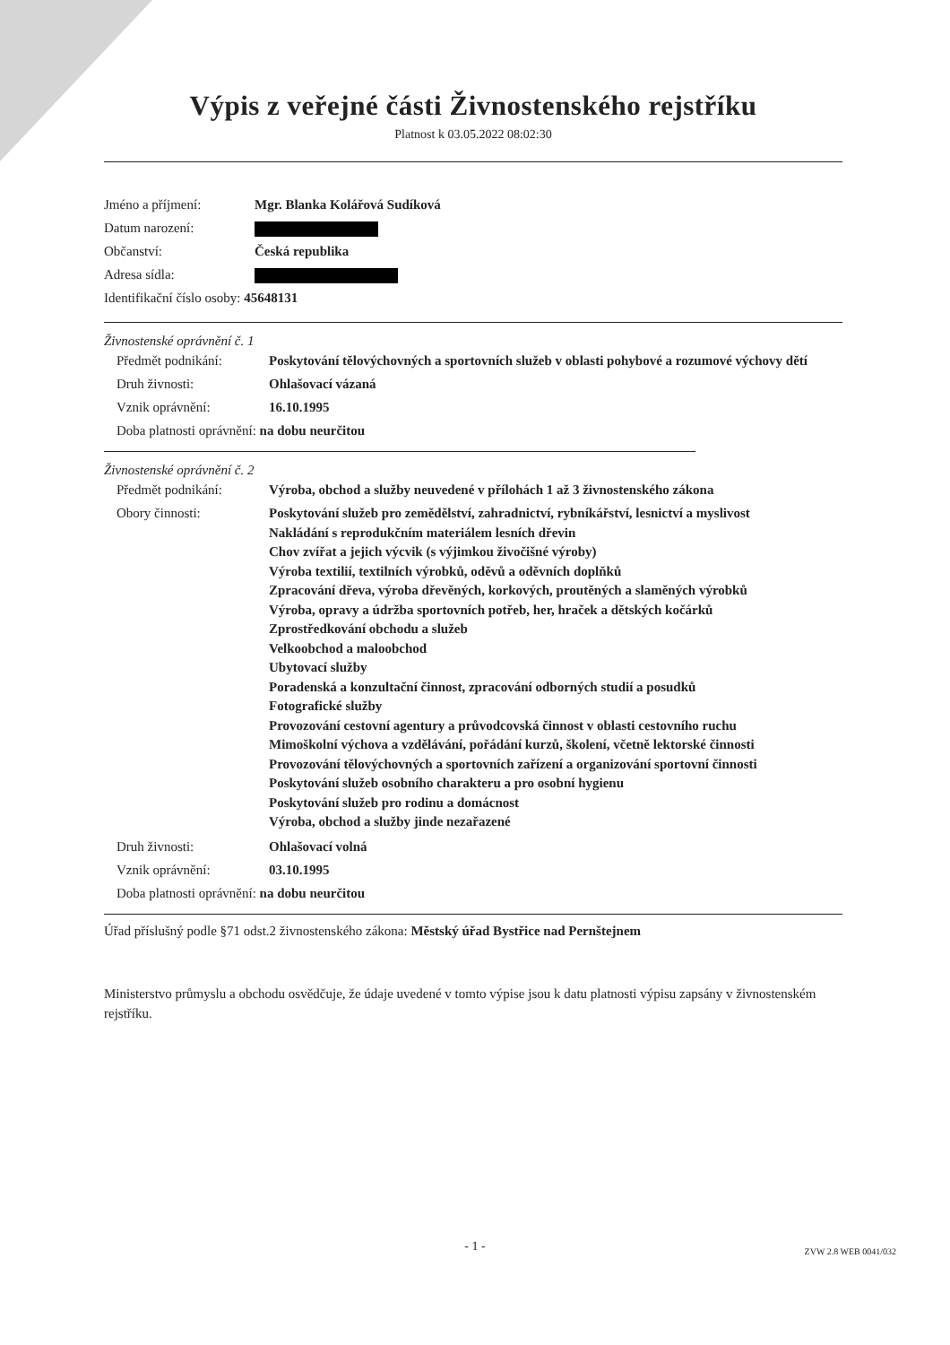Výpis z veřejné části Živnostenského rejstříku
Platnost k 03.05.2022 08:02:30
| Jméno a příjmení: | Mgr. Blanka Kolářová Sudíková |
| Datum narození: | |
| Občanství: | Česká republika |
| Adresa sídla: | |
| Identifikační číslo osoby: 45648131 | |
Živnostenské oprávnění č. 1
| Předmět podnikání: | Poskytování tělovýchovných a sportovních služeb v oblasti pohybové a rozumové výchovy dětí |
| Druh živnosti: | Ohlašovací vázaná |
| Vznik oprávnění: | 16.10.1995 |
| Doba platnosti oprávnění: na dobu neurčitou | |
Živnostenské oprávnění č. 2
| Předmět podnikání: | Výroba, obchod a služby neuvedené v přílohách 1 až 3 živnostenského zákona |
| Obory činnosti: | Poskytování služeb pro zemědělství, zahradnictví, rybníkářství, lesnictví a myslivost Nakládání s reprodukčním materiálem lesních dřevin Chov zvířat a jejich výcvik (s výjimkou živočišné výroby) Výroba textilií, textilních výrobků, oděvů a oděvních doplňků Zpracování dřeva, výroba dřevěných, korkových, proutěných a slaměných výrobků Výroba, opravy a údržba sportovních potřeb, her, hraček a dětských kočárků Zprostředkování obchodu a služeb Velkoobchod a maloobchod Ubytovací služby Poradenská a konzultační činnost, zpracování odborných studií a posudků Fotografické služby Provozování cestovní agentury a průvodcovská činnost v oblasti cestovního ruchu Mimoškolní výchova a vzdělávání, pořádání kurzů, školení, včetně lektorské činnosti Provozování tělovýchovných a sportovních zařízení a organizování sportovní činnosti Poskytování služeb osobního charakteru a pro osobní hygienu Poskytování služeb pro rodinu a domácnost Výroba, obchod a služby jinde nezařazené |
| Druh živnosti: | Ohlašovací volná |
| Vznik oprávnění: | 03.10.1995 |
| Doba platnosti oprávnění: na dobu neurčitou | |
Úřad příslušný podle §71 odst.2 živnostenského zákona: Městský úřad Bystřice nad Pernštejnem
Ministerstvo průmyslu a obchodu osvědčuje, že údaje uvedené v tomto výpise jsou k datu platnosti výpisu zapsány v živnostenském rejstříku.
- 1 - ZVW 2.8 WEB 0041/032